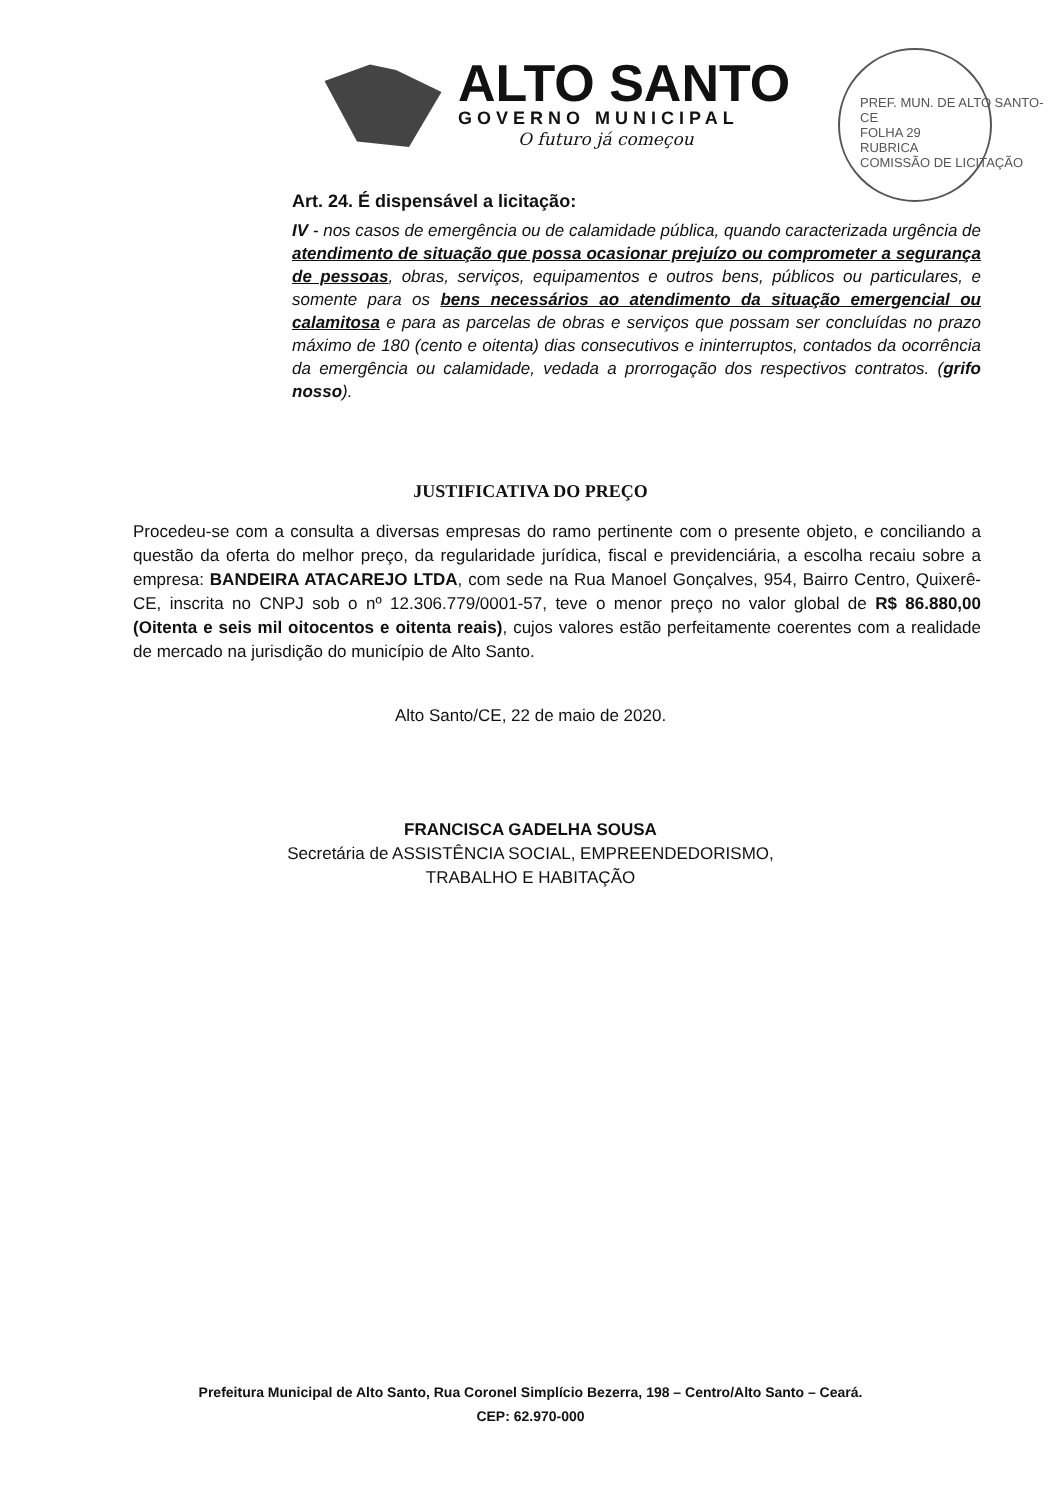ALTO SANTO
GOVERNO MUNICIPAL
O futuro já começou
PREF. MUN. DE ALTO SANTO-CE
FOLHA 29
RUBRICA
COMISSÃO DE LICITAÇÃO
Art. 24. É dispensável a licitação:
IV - nos casos de emergência ou de calamidade pública, quando caracterizada urgência de atendimento de situação que possa ocasionar prejuízo ou comprometer a segurança de pessoas, obras, serviços, equipamentos e outros bens, públicos ou particulares, e somente para os bens necessários ao atendimento da situação emergencial ou calamitosa e para as parcelas de obras e serviços que possam ser concluídas no prazo máximo de 180 (cento e oitenta) dias consecutivos e ininterruptos, contados da ocorrência da emergência ou calamidade, vedada a prorrogação dos respectivos contratos. (grifo nosso).
JUSTIFICATIVA DO PREÇO
Procedeu-se com a consulta a diversas empresas do ramo pertinente com o presente objeto, e conciliando a questão da oferta do melhor preço, da regularidade jurídica, fiscal e previdenciária, a escolha recaiu sobre a empresa: BANDEIRA ATACAREJO LTDA, com sede na Rua Manoel Gonçalves, 954, Bairro Centro, Quixerê-CE, inscrita no CNPJ sob o nº 12.306.779/0001-57, teve o menor preço no valor global de R$ 86.880,00 (Oitenta e seis mil oitocentos e oitenta reais), cujos valores estão perfeitamente coerentes com a realidade de mercado na jurisdição do município de Alto Santo.
Alto Santo/CE, 22 de maio de 2020.
FRANCISCA GADELHA SOUSA
Secretária de ASSISTÊNCIA SOCIAL, EMPREENDEDORISMO,
TRABALHO E HABITAÇÃO
Prefeitura Municipal de Alto Santo, Rua Coronel Simplício Bezerra, 198 – Centro/Alto Santo – Ceará.
CEP: 62.970-000